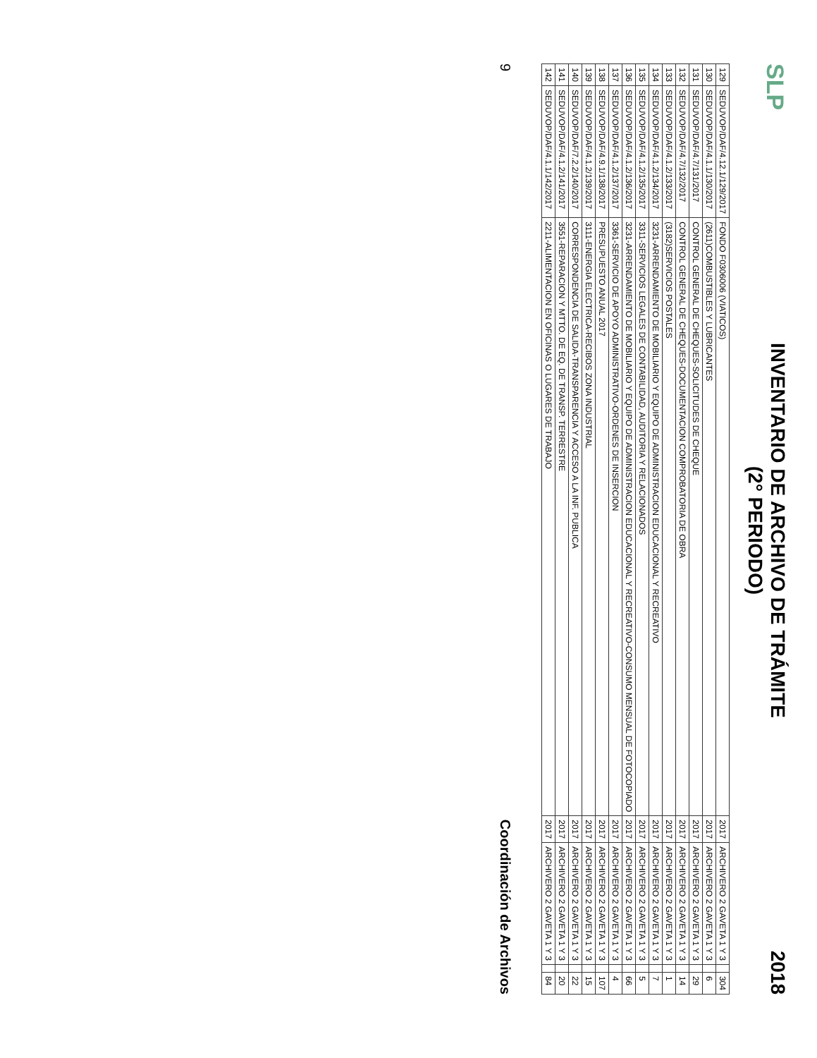SLP
INVENTARIO DE ARCHIVO DE TRÁMITE
(2° PERIODO)
2018
| 129 | SEDUVOP/DAF/4.12.1/129/2017 | FONDO F0306006 (VIATICOS) | 2017 | ARCHIVERO 2 GAVETA 1 Y 3 | | 304 |
| 130 | SEDUVOP/DAF/4.1.1/130/2017 | (2611)COMBUSTIBLES Y LUBRICANTES | 2017 | ARCHIVERO 2 GAVETA 1 Y 3 | | 6 |
| 131 | SEDUVOP/DAF/4.7/131/2017 | CONTROL GENERAL DE CHEQUES-SOLICITUDES DE CHEQUE | 2017 | ARCHIVERO 2 GAVETA 1 Y 3 | | 29 |
| 132 | SEDUVOP/DAF/4.7/132/2017 | CONTROL GENERAL DE CHEQUES-DOCUMENTACION COMPROBATORIA DE OBRA | 2017 | ARCHIVERO 2 GAVETA 1 Y 3 | | 14 |
| 133 | SEDUVOP/DAF/4.1.2/133/2017 | (3182)SERVICIOS POSTALES | 2017 | ARCHIVERO 2 GAVETA 1 Y 3 | | 1 |
| 134 | SEDUVOP/DAF/4.1.2/134/2017 | 3231-ARRENDAMIENTO DE MOBILIARIO Y EQUIPO DE ADMINISTRACION EDUCACIONAL Y RECREATIVO | 2017 | ARCHIVERO 2 GAVETA 1 Y 3 | | 7 |
| 135 | SEDUVOP/DAF/4.1.2/135/2017 | 3311-SERVICIOS LEGALES DE CONTABILIDAD, AUDITORIA Y RELACIONADOS | 2017 | ARCHIVERO 2 GAVETA 1 Y 3 | | 5 |
| 136 | SEDUVOP/DAF/4.1.2/136/2017 | 3231-ARRENDAMIENTO DE MOBILIARIO Y EQUIPO DE ADMINISTRACION EDUCACIONAL Y RECREATIVO-CONSUMO MENSUAL DE FOTOCOPIADO | 2017 | ARCHIVERO 2 GAVETA 1 Y 3 | | 66 |
| 137 | SEDUVOP/DAF/4.1.2/137/2017 | 3361-SERVICIO DE APOYO ADMINISTRATIVO-ORDENES DE INSERCION | 2017 | ARCHIVERO 2 GAVETA 1 Y 3 | | 4 |
| 138 | SEDUVOP/DAF/4.9.1/138/2017 | PRESUPUESTO ANUAL 2017 | 2017 | ARCHIVERO 2 GAVETA 1 Y 3 | | 107 |
| 139 | SEDUVOP/DAF/4.1.2/139/2017 | 3111-ENERGIA ELECTRICA-RECIBOS ZONA INDUSTRIAL | 2017 | ARCHIVERO 2 GAVETA 1 Y 3 | | 15 |
| 140 | SEDUVOP/DAF/7.2.2/140/2017 | CORRESPONDENCIA DE SALIDA-TRANSPARENCIA Y ACCESO A LA INF. PUBLICA | 2017 | ARCHIVERO 2 GAVETA 1 Y 3 | | 22 |
| 141 | SEDUVOP/DAF/4.1.2/141/2017 | 3551-REPARACION Y MTTO. DE EQ. DE TRANSP. TERRESTRE | 2017 | ARCHIVERO 2 GAVETA 1 Y 3 | | 20 |
| 142 | SEDUVOP/DAF/4.1.1/142/2017 | 2211-ALIMENTACION EN OFICINAS O LUGARES DE TRABAJO | 2017 | ARCHIVERO 2 GAVETA 1 Y 3 | | 84 |
9 Coordinación de Archivos